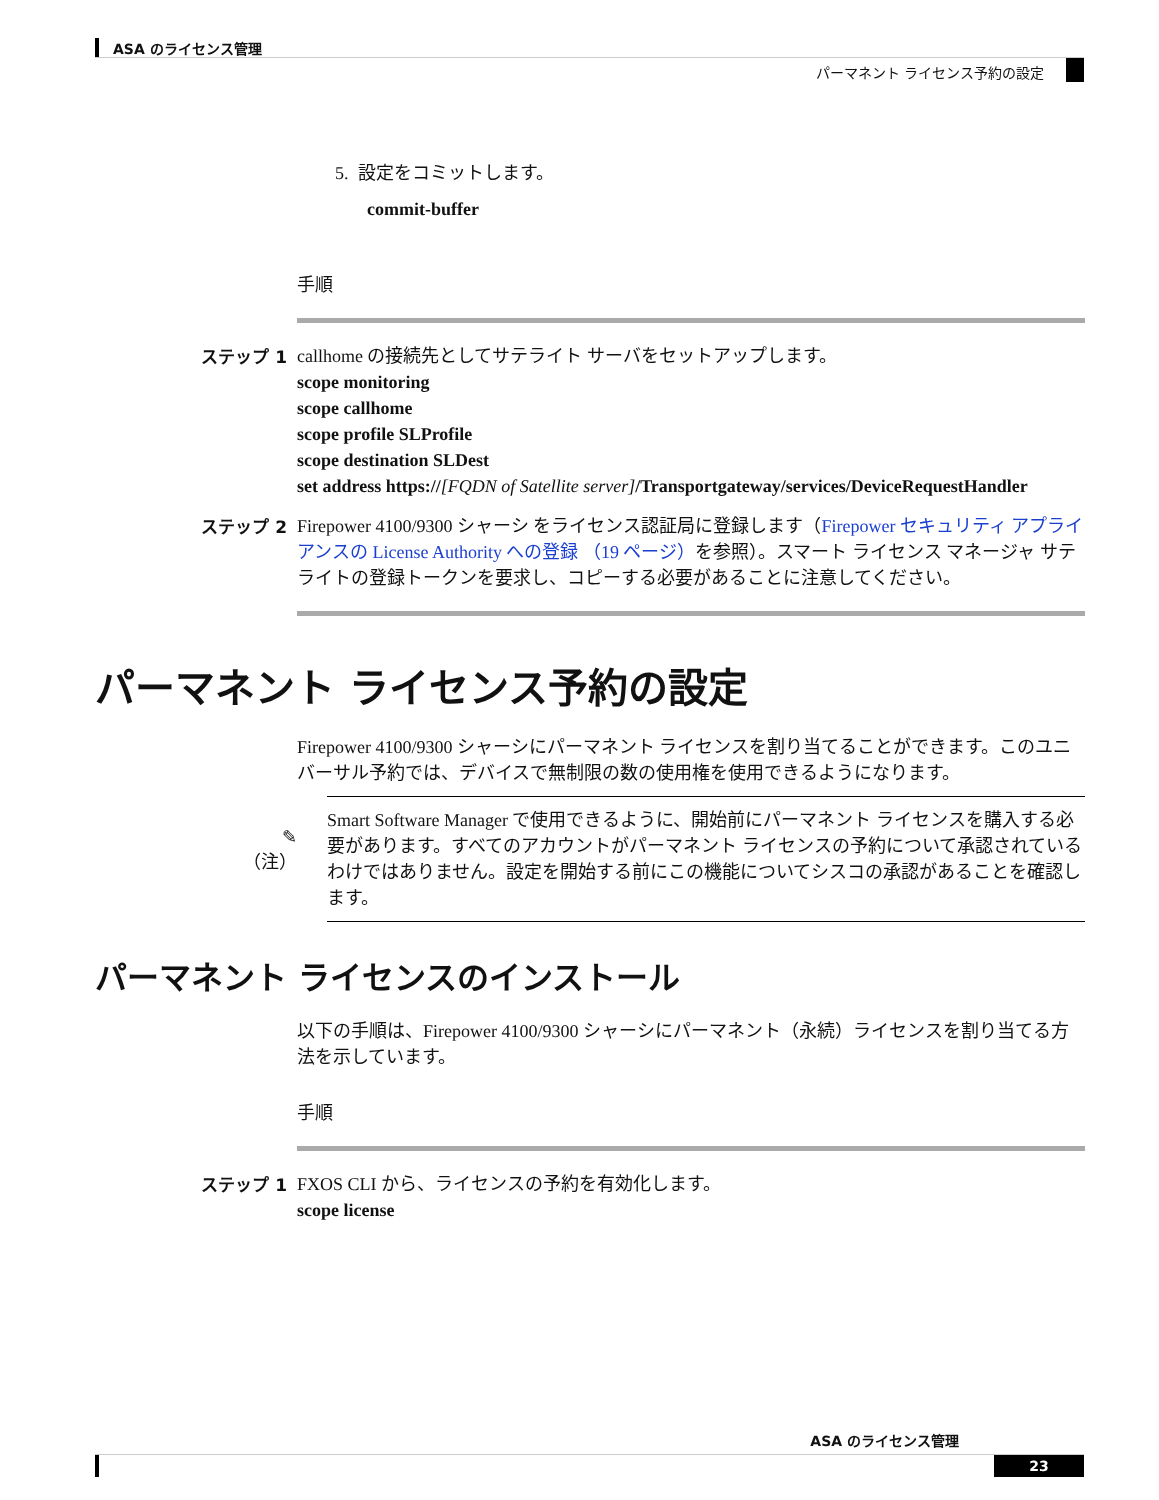ASA のライセンス管理
パーマネント ライセンス予約の設定
5. 設定をコミットします。
commit-buffer
手順
ステップ 1
callhome の接続先としてサテライト サーバをセットアップします。
scope monitoring
scope callhome
scope profile SLProfile
scope destination SLDest
set address https://[FQDN of Satellite server]/Transportgateway/services/DeviceRequestHandler
ステップ 2
Firepower 4100/9300 シャーシ をライセンス認証局に登録します（Firepower セキュリティ アプライアンスの License Authority への登録 （19 ページ）を参照）。スマート ライセンス マネージャ サテライトの登録トークンを要求し、コピーする必要があることに注意してください。
パーマネント ライセンス予約の設定
Firepower 4100/9300 シャーシにパーマネント ライセンスを割り当てることができます。このユニバーサル予約では、デバイスで無制限の数の使用権を使用できるようになります。
✎
（注）
Smart Software Manager で使用できるように、開始前にパーマネント ライセンスを購入する必要があります。すべてのアカウントがパーマネント ライセンスの予約について承認されているわけではありません。設定を開始する前にこの機能についてシスコの承認があることを確認します。
パーマネント ライセンスのインストール
以下の手順は、Firepower 4100/9300 シャーシにパーマネント（永続）ライセンスを割り当てる方法を示しています。
手順
ステップ 1
FXOS CLI から、ライセンスの予約を有効化します。
scope license
ASA のライセンス管理
23